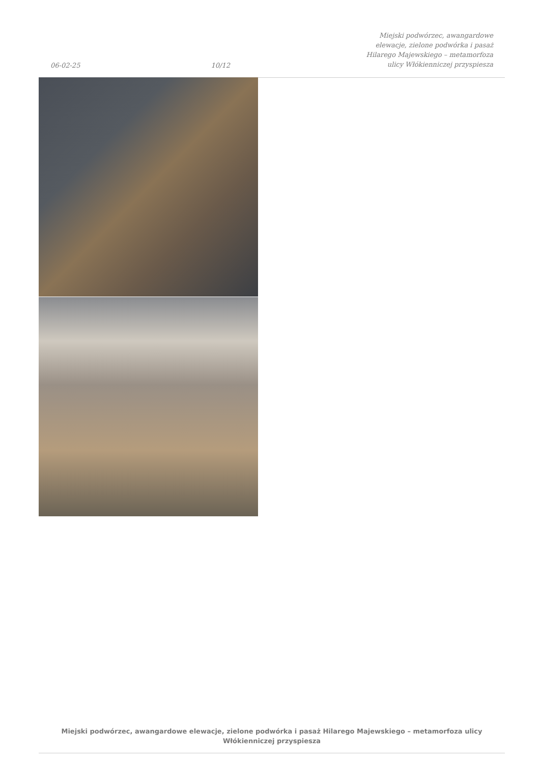06-02-25 10/12 Miejski podwórzec, awangardowe elewacje, zielone podwórka i pasaż Hilarego Majewskiego – metamorfoza ulicy Włókienniczej przyspiesza
Miejski podwórzec, awangardowe elewacje, zielone podwórka i pasaż Hilarego Majewskiego – metamorfoza ulicy Włókienniczej przyspiesza